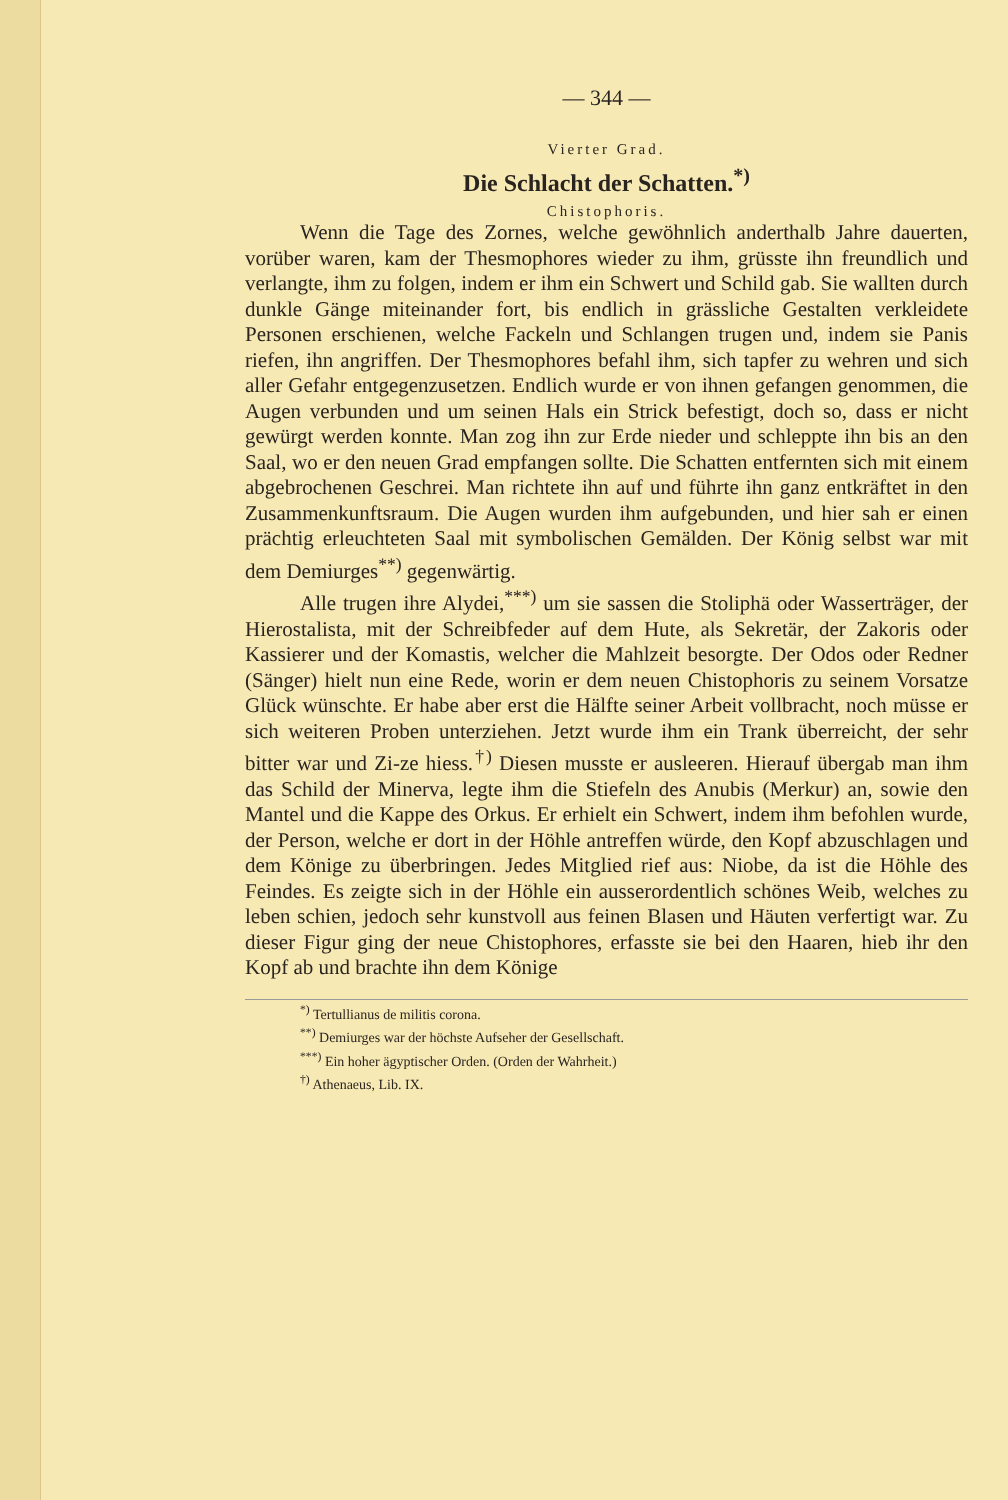— 344 —
Vierter Grad.
Die Schlacht der Schatten.<sup>*)</sup>
Chistophoris.
Wenn die Tage des Zornes, welche gewöhnlich anderthalb Jahre dauerten, vorüber waren, kam der Thesmophores wieder zu ihm, grüsste ihn freundlich und verlangte, ihm zu folgen, indem er ihm ein Schwert und Schild gab. Sie wallten durch dunkle Gänge miteinander fort, bis endlich in grässliche Gestalten verkleidete Personen erschienen, welche Fackeln und Schlangen trugen und, indem sie Panis riefen, ihn angriffen. Der Thesmophores befahl ihm, sich tapfer zu wehren und sich aller Gefahr entgegenzusetzen. Endlich wurde er von ihnen gefangen genommen, die Augen verbunden und um seinen Hals ein Strick befestigt, doch so, dass er nicht gewürgt werden konnte. Man zog ihn zur Erde nieder und schleppte ihn bis an den Saal, wo er den neuen Grad empfangen sollte. Die Schatten entfernten sich mit einem abgebrochenen Geschrei. Man richtete ihn auf und führte ihn ganz entkräftet in den Zusammenkunftsraum. Die Augen wurden ihm aufgebunden, und hier sah er einen prächtig erleuchteten Saal mit symbolischen Gemälden. Der König selbst war mit dem Demiurges<sup>**)</sup> gegenwärtig.
Alle trugen ihre Alydei,<sup>***)</sup> um sie sassen die Stoliphä oder Wasserträger, der Hierostalista, mit der Schreibfeder auf dem Hute, als Sekretär, der Zakoris oder Kassierer und der Komastis, welcher die Mahlzeit besorgte. Der Odos oder Redner (Sänger) hielt nun eine Rede, worin er dem neuen Chistophoris zu seinem Vorsatze Glück wünschte. Er habe aber erst die Hälfte seiner Arbeit vollbracht, noch müsse er sich weiteren Proben unterziehen. Jetzt wurde ihm ein Trank überreicht, der sehr bitter war und Zi-ze hiess.<sup>†)</sup> Diesen musste er ausleeren. Hierauf übergab man ihm das Schild der Minerva, legte ihm die Stiefeln des Anubis (Merkur) an, sowie den Mantel und die Kappe des Orkus. Er erhielt ein Schwert, indem ihm befohlen wurde, der Person, welche er dort in der Höhle antreffen würde, den Kopf abzuschlagen und dem Könige zu überbringen. Jedes Mitglied rief aus: Niobe, da ist die Höhle des Feindes. Es zeigte sich in der Höhle ein ausserordentlich schönes Weib, welches zu leben schien, jedoch sehr kunstvoll aus feinen Blasen und Häuten verfertigt war. Zu dieser Figur ging der neue Chistophores, erfasste sie bei den Haaren, hieb ihr den Kopf ab und brachte ihn dem Könige
<sup>*)</sup> Tertullianus de militis corona.
<sup>**)</sup> Demiurges war der höchste Aufseher der Gesellschaft.
<sup>***)</sup> Ein hoher ägyptischer Orden. (Orden der Wahrheit.)
<sup>†)</sup> Athenaeus, Lib. IX.